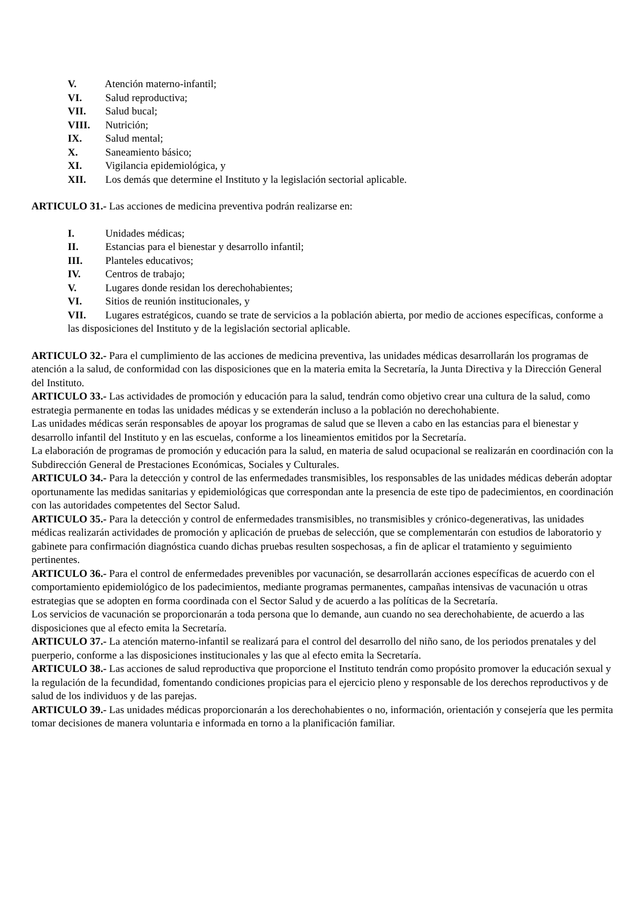V. Atención materno-infantil;
VI. Salud reproductiva;
VII. Salud bucal;
VIII. Nutrición;
IX. Salud mental;
X. Saneamiento básico;
XI. Vigilancia epidemiológica, y
XII. Los demás que determine el Instituto y la legislación sectorial aplicable.
ARTICULO 31.- Las acciones de medicina preventiva podrán realizarse en:
I. Unidades médicas;
II. Estancias para el bienestar y desarrollo infantil;
III. Planteles educativos;
IV. Centros de trabajo;
V. Lugares donde residan los derechohabientes;
VI. Sitios de reunión institucionales, y
VII. Lugares estratégicos, cuando se trate de servicios a la población abierta, por medio de acciones específicas, conforme a las disposiciones del Instituto y de la legislación sectorial aplicable.
ARTICULO 32.- Para el cumplimiento de las acciones de medicina preventiva, las unidades médicas desarrollarán los programas de atención a la salud, de conformidad con las disposiciones que en la materia emita la Secretaría, la Junta Directiva y la Dirección General del Instituto.
ARTICULO 33.- Las actividades de promoción y educación para la salud, tendrán como objetivo crear una cultura de la salud, como estrategia permanente en todas las unidades médicas y se extenderán incluso a la población no derechohabiente.
Las unidades médicas serán responsables de apoyar los programas de salud que se lleven a cabo en las estancias para el bienestar y desarrollo infantil del Instituto y en las escuelas, conforme a los lineamientos emitidos por la Secretaría.
La elaboración de programas de promoción y educación para la salud, en materia de salud ocupacional se realizarán en coordinación con la Subdirección General de Prestaciones Económicas, Sociales y Culturales.
ARTICULO 34.- Para la detección y control de las enfermedades transmisibles, los responsables de las unidades médicas deberán adoptar oportunamente las medidas sanitarias y epidemiológicas que correspondan ante la presencia de este tipo de padecimientos, en coordinación con las autoridades competentes del Sector Salud.
ARTICULO 35.- Para la detección y control de enfermedades transmisibles, no transmisibles y crónico-degenerativas, las unidades médicas realizarán actividades de promoción y aplicación de pruebas de selección, que se complementarán con estudios de laboratorio y gabinete para confirmación diagnóstica cuando dichas pruebas resulten sospechosas, a fin de aplicar el tratamiento y seguimiento pertinentes.
ARTICULO 36.- Para el control de enfermedades prevenibles por vacunación, se desarrollarán acciones específicas de acuerdo con el comportamiento epidemiológico de los padecimientos, mediante programas permanentes, campañas intensivas de vacunación u otras estrategias que se adopten en forma coordinada con el Sector Salud y de acuerdo a las políticas de la Secretaría.
Los servicios de vacunación se proporcionarán a toda persona que lo demande, aun cuando no sea derechohabiente, de acuerdo a las disposiciones que al efecto emita la Secretaría.
ARTICULO 37.- La atención materno-infantil se realizará para el control del desarrollo del niño sano, de los periodos prenatales y del puerperio, conforme a las disposiciones institucionales y las que al efecto emita la Secretaría.
ARTICULO 38.- Las acciones de salud reproductiva que proporcione el Instituto tendrán como propósito promover la educación sexual y la regulación de la fecundidad, fomentando condiciones propicias para el ejercicio pleno y responsable de los derechos reproductivos y de salud de los individuos y de las parejas.
ARTICULO 39.- Las unidades médicas proporcionarán a los derechohabientes o no, información, orientación y consejería que les permita tomar decisiones de manera voluntaria e informada en torno a la planificación familiar.